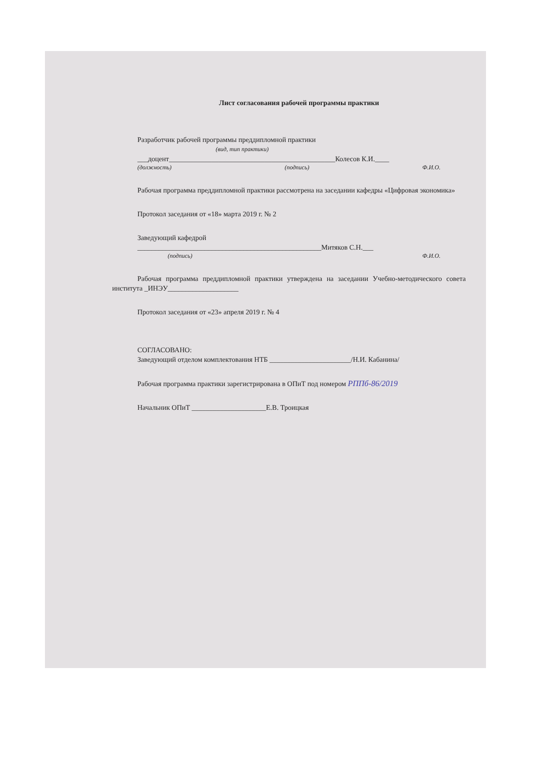Лист согласования рабочей программы практики
Разработчик рабочей программы преддипломной практики
(вид, тип практики)
___доцент_______________________________________________Колесов К.И.____
(должность) (подпись) Ф.И.О.
Рабочая программа преддипломной практики рассмотрена на заседании кафедры «Цифровая экономика»
Протокол заседания от «18» марта 2019 г. № 2
Заведующий кафедрой
____________________________________________________Митяков С.Н.___
(подпись) Ф.И.О.
Рабочая программа преддипломной практики утверждена на заседании Учебно-методического совета института _ИНЭУ____________________
Протокол заседания от «23» апреля 2019 г. № 4
СОГЛАСОВАНО:
Заведующий отделом комплектования НТБ _______________________/Н.И. Кабанина/
Рабочая программа практики зарегистрирована в ОПиТ под номером РППб-86/2019
Начальник ОПиТ _____________________Е.В. Троицкая